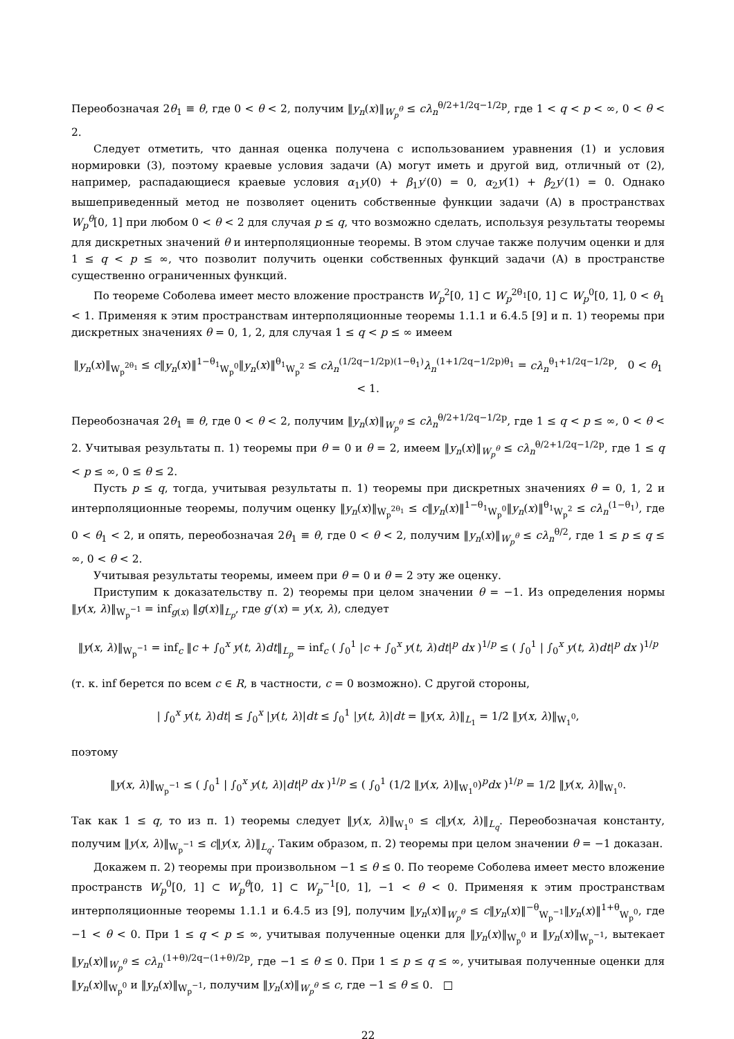Переобозначая 2θ<sub>1</sub> ≡ θ, где 0 < θ < 2, получим ‖y<sub>n</sub>(x)‖<sub>W<sub>p</sub><sup>θ</sup></sub> ≤ cλ<sub>n</sub><sup>θ/2+1/2q−1/2p</sup>, где 1 < q < p < ∞, 0 < θ < 2.
Следует отметить, что данная оценка получена с использованием уравнения (1) и условия нормировки (3), поэтому краевые условия задачи (A) могут иметь и другой вид, отличный от (2), например, распадающиеся краевые условия α<sub>1</sub>y(0) + β<sub>1</sub>y′(0) = 0, α<sub>2</sub>y(1) + β<sub>2</sub>y′(1) = 0. Однако вышеприведенный метод не позволяет оценить собственные функции задачи (A) в пространствах W<sub>p</sub><sup>θ</sup>[0, 1] при любом 0 < θ < 2 для случая p ≤ q, что возможно сделать, используя результаты теоремы для дискретных значений θ и интерполяционные теоремы. В этом случае также получим оценки и для 1 ≤ q < p ≤ ∞, что позволит получить оценки собственных функций задачи (A) в пространстве существенно ограниченных функций.
По теореме Соболева имеет место вложение пространств W<sub>p</sub><sup>2</sup>[0, 1] ⊂ W<sub>p</sub><sup>2θ<sub>1</sub></sup>[0, 1] ⊂ W<sub>p</sub><sup>0</sup>[0, 1], 0 < θ<sub>1</sub> < 1. Применяя к этим пространствам интерполяционные теоремы 1.1.1 и 6.4.5 [9] и п. 1) теоремы при дискретных значениях θ = 0, 1, 2, для случая 1 ≤ q < p ≤ ∞ имеем
‖y<sub>n</sub>(x)‖<sub>W<sub>p</sub><sup>2θ<sub>1</sub></sup></sub> ≤ c‖y<sub>n</sub>(x)‖<sup>1−θ<sub>1</sub></sup><sub>W<sub>p</sub><sup>0</sup></sub>‖y<sub>n</sub>(x)‖<sup>θ<sub>1</sub></sup><sub>W<sub>p</sub><sup>2</sup></sub> ≤ cλ<sub>n</sub><sup>(1/2q−1/2p)(1−θ<sub>1</sub>)</sup>λ<sub>n</sub><sup>(1+1/2q−1/2p)θ<sub>1</sub></sup> = cλ<sub>n</sub><sup>θ<sub>1</sub>+1/2q−1/2p</sup>, 0 < θ<sub>1</sub> < 1.
Переобозначая 2θ<sub>1</sub> ≡ θ, где 0 < θ < 2, получим ‖y<sub>n</sub>(x)‖<sub>W<sub>p</sub><sup>θ</sup></sub> ≤ cλ<sub>n</sub><sup>θ/2+1/2q−1/2p</sup>, где 1 ≤ q < p ≤ ∞, 0 < θ < 2. Учитывая результаты п. 1) теоремы при θ = 0 и θ = 2, имеем ‖y<sub>n</sub>(x)‖<sub>W<sub>p</sub><sup>θ</sup></sub> ≤ cλ<sub>n</sub><sup>θ/2+1/2q−1/2p</sup>, где 1 ≤ q < p ≤ ∞, 0 ≤ θ ≤ 2.
Пусть p ≤ q, тогда, учитывая результаты п. 1) теоремы при дискретных значениях θ = 0, 1, 2 и интерполяционные теоремы, получим оценку ‖y<sub>n</sub>(x)‖<sub>W<sub>p</sub><sup>2θ<sub>1</sub></sup></sub> ≤ c‖y<sub>n</sub>(x)‖<sup>1−θ<sub>1</sub></sup><sub>W<sub>p</sub><sup>0</sup></sub>‖y<sub>n</sub>(x)‖<sup>θ<sub>1</sub></sup><sub>W<sub>p</sub><sup>2</sup></sub> ≤ cλ<sub>n</sub><sup>(1−θ<sub>1</sub>)</sup>, где 0 < θ<sub>1</sub> < 2, и опять, переобозначая 2θ<sub>1</sub> ≡ θ, где 0 < θ < 2, получим ‖y<sub>n</sub>(x)‖<sub>W<sub>p</sub><sup>θ</sup></sub> ≤ cλ<sub>n</sub><sup>θ/2</sup>, где 1 ≤ p ≤ q ≤ ∞, 0 < θ < 2.
Учитывая результаты теоремы, имеем при θ = 0 и θ = 2 эту же оценку.
Приступим к доказательству п. 2) теоремы при целом значении θ = −1. Из определения нормы ‖y(x, λ)‖<sub>W<sub>p</sub><sup>−1</sup></sub> = inf<sub>g(x)</sub> ‖g(x)‖<sub>L<sub>p</sub></sub>, где g′(x) = y(x, λ), следует
‖y(x, λ)‖<sub>W<sub>p</sub><sup>−1</sup></sub> = inf<sub>c</sub> ‖c + ∫<sub>0</sub><sup>x</sup> y(t, λ)dt‖<sub>L<sub>p</sub></sub> = inf<sub>c</sub> ( ∫<sub>0</sub><sup>1</sup> |c + ∫<sub>0</sub><sup>x</sup> y(t, λ)dt|<sup>p</sup> dx )<sup>1/p</sup> ≤ ( ∫<sub>0</sub><sup>1</sup> | ∫<sub>0</sub><sup>x</sup> y(t, λ)dt|<sup>p</sup> dx )<sup>1/p</sup>
(т. к. inf берется по всем c ∈ R, в частности, c = 0 возможно). С другой стороны,
| ∫<sub>0</sub><sup>x</sup> y(t, λ)dt| ≤ ∫<sub>0</sub><sup>x</sup> |y(t, λ)|dt ≤ ∫<sub>0</sub><sup>1</sup> |y(t, λ)|dt = ‖y(x, λ)‖<sub>L<sub>1</sub></sub> = 1/2 ‖y(x, λ)‖<sub>W<sub>1</sub><sup>0</sup></sub>,
поэтому
‖y(x, λ)‖<sub>W<sub>p</sub><sup>−1</sup></sub> ≤ ( ∫<sub>0</sub><sup>1</sup> | ∫<sub>0</sub><sup>x</sup> y(t, λ)|dt|<sup>p</sup> dx )<sup>1/p</sup> ≤ ( ∫<sub>0</sub><sup>1</sup> (1/2 ‖y(x, λ)‖<sub>W<sub>1</sub><sup>0</sup></sub>)<sup>p</sup>dx )<sup>1/p</sup> = 1/2 ‖y(x, λ)‖<sub>W<sub>1</sub><sup>0</sup></sub>.
Так как 1 ≤ q, то из п. 1) теоремы следует ‖y(x, λ)‖<sub>W<sub>1</sub><sup>0</sup></sub> ≤ c‖y(x, λ)‖<sub>L<sub>q</sub></sub>. Переобозначая константу, получим ‖y(x, λ)‖<sub>W<sub>p</sub><sup>−1</sup></sub> ≤ c‖y(x, λ)‖<sub>L<sub>q</sub></sub>. Таким образом, п. 2) теоремы при целом значении θ = −1 доказан.
Докажем п. 2) теоремы при произвольном −1 ≤ θ ≤ 0. По теореме Соболева имеет место вложение пространств W<sub>p</sub><sup>0</sup>[0, 1] ⊂ W<sub>p</sub><sup>θ</sup>[0, 1] ⊂ W<sub>p</sub><sup>−1</sup>[0, 1], −1 < θ < 0. Применяя к этим пространствам интерполяционные теоремы 1.1.1 и 6.4.5 из [9], получим ‖y<sub>n</sub>(x)‖<sub>W<sub>p</sub><sup>θ</sup></sub> ≤ c‖y<sub>n</sub>(x)‖<sup>−θ</sup><sub>W<sub>p</sub><sup>−1</sup></sub>‖y<sub>n</sub>(x)‖<sup>1+θ</sup><sub>W<sub>p</sub><sup>0</sup></sub>, где −1 < θ < 0. При 1 ≤ q < p ≤ ∞, учитывая полученные оценки для ‖y<sub>n</sub>(x)‖<sub>W<sub>p</sub><sup>0</sup></sub> и ‖y<sub>n</sub>(x)‖<sub>W<sub>p</sub><sup>−1</sup></sub>, вытекает ‖y<sub>n</sub>(x)‖<sub>W<sub>p</sub><sup>θ</sup></sub> ≤ cλ<sub>n</sub><sup>(1+θ)/2q−(1+θ)/2p</sup>, где −1 ≤ θ ≤ 0. При 1 ≤ p ≤ q ≤ ∞, учитывая полученные оценки для ‖y<sub>n</sub>(x)‖<sub>W<sub>p</sub><sup>0</sup></sub> и ‖y<sub>n</sub>(x)‖<sub>W<sub>p</sub><sup>−1</sup></sub>, получим ‖y<sub>n</sub>(x)‖<sub>W<sub>p</sub><sup>θ</sup></sub> ≤ c, где −1 ≤ θ ≤ 0. □
22